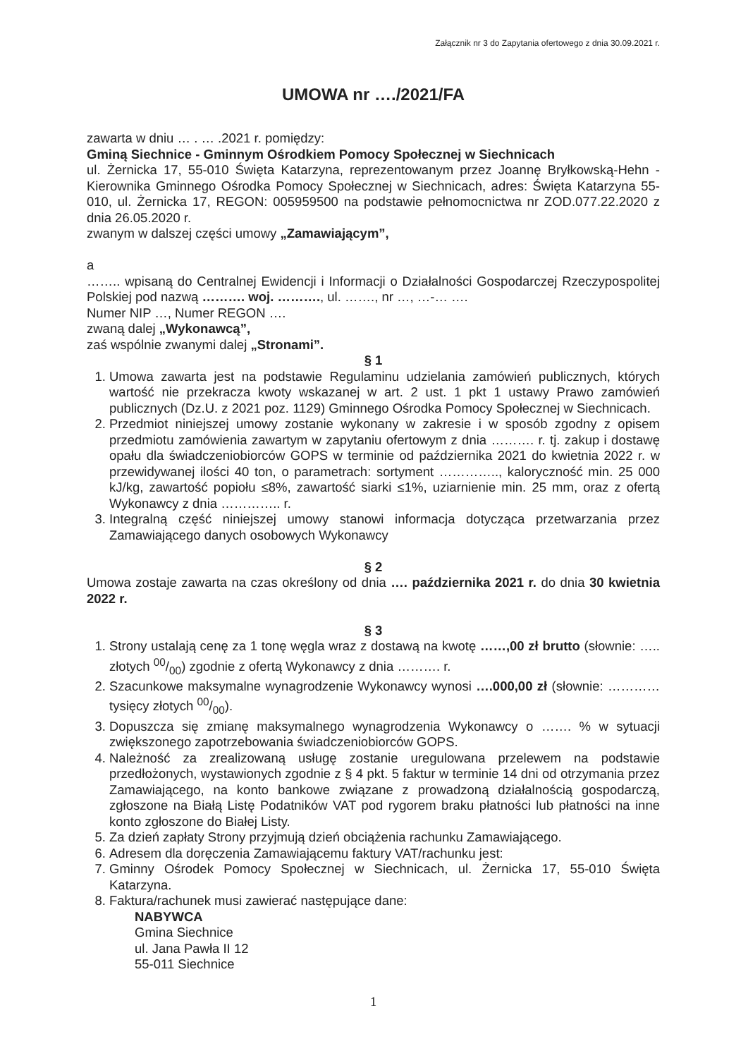Załącznik nr 3 do Zapytania ofertowego z dnia 30.09.2021 r.
UMOWA nr …./2021/FA
zawarta w dniu … . … .2021 r. pomiędzy:
Gminą Siechnice - Gminnym Ośrodkiem Pomocy Społecznej w Siechnicach
ul. Żernicka 17, 55-010 Święta Katarzyna, reprezentowanym przez Joannę Bryłkowską-Hehn - Kierownika Gminnego Ośrodka Pomocy Społecznej w Siechnicach, adres: Święta Katarzyna 55-010, ul. Żernicka 17, REGON: 005959500 na podstawie pełnomocnictwa nr ZOD.077.22.2020 z dnia 26.05.2020 r.
zwanym w dalszej części umowy „Zamawiającym”,
a
…….. wpisaną do Centralnej Ewidencji i Informacji o Działalności Gospodarczej Rzeczypospolitej Polskiej pod nazwą ………. woj. ………., ul. ……., nr …, …-… ….
Numer NIP …, Numer REGON ….
zwaną dalej „Wykonawcą”,
zaś wspólnie zwanymi dalej „Stronami”.
§ 1
1. Umowa zawarta jest na podstawie Regulaminu udzielania zamówień publicznych, których wartość nie przekracza kwoty wskazanej w art. 2 ust. 1 pkt 1 ustawy Prawo zamówień publicznych (Dz.U. z 2021 poz. 1129) Gminnego Ośrodka Pomocy Społecznej w Siechnicach.
2. Przedmiot niniejszej umowy zostanie wykonany w zakresie i w sposób zgodny z opisem przedmiotu zamówienia zawartym w zapytaniu ofertowym z dnia ………. r. tj. zakup i dostawę opału dla świadczeniobiorców GOPS w terminie od października 2021 do kwietnia 2022 r. w przewidywanej ilości 40 ton, o parametrach: sortyment ………….., kaloryczność min. 25 000 kJ/kg, zawartość popiołu ≤8%, zawartość siarki ≤1%, uziarnienie min. 25 mm, oraz z ofertą Wykonawcy z dnia ………….. r.
3. Integralną część niniejszej umowy stanowi informacja dotycząca przetwarzania przez Zamawiającego danych osobowych Wykonawcy
§ 2
Umowa zostaje zawarta na czas określony od dnia …. października 2021 r. do dnia 30 kwietnia 2022 r.
§ 3
1. Strony ustalają cenę za 1 tonę węgla wraz z dostawą na kwotę ……,00 zł brutto (słownie: ….. złotych 00/00) zgodnie z ofertą Wykonawcy z dnia ………. r.
2. Szacunkowe maksymalne wynagrodzenie Wykonawcy wynosi ….000,00 zł (słownie: ………… tysięcy złotych 00/00).
3. Dopuszcza się zmianę maksymalnego wynagrodzenia Wykonawcy o ……. % w sytuacji zwiększonego zapotrzebowania świadczeniobiorców GOPS.
4. Należność za zrealizowaną usługę zostanie uregulowana przelewem na podstawie przedłożonych, wystawionych zgodnie z § 4 pkt. 5 faktur w terminie 14 dni od otrzymania przez Zamawiającego, na konto bankowe związane z prowadzoną działalnością gospodarczą, zgłoszone na Białą Listę Podatników VAT pod rygorem braku płatności lub płatności na inne konto zgłoszone do Białej Listy.
5. Za dzień zapłaty Strony przyjmują dzień obciążenia rachunku Zamawiającego.
6. Adresem dla doręczenia Zamawiającemu faktury VAT/rachunku jest:
7. Gminny Ośrodek Pomocy Społecznej w Siechnicach, ul. Żernicka 17, 55-010 Święta Katarzyna.
8. Faktura/rachunek musi zawierać następujące dane:
NABYWCA
Gmina Siechnice
ul. Jana Pawła II 12
55-011 Siechnice
1